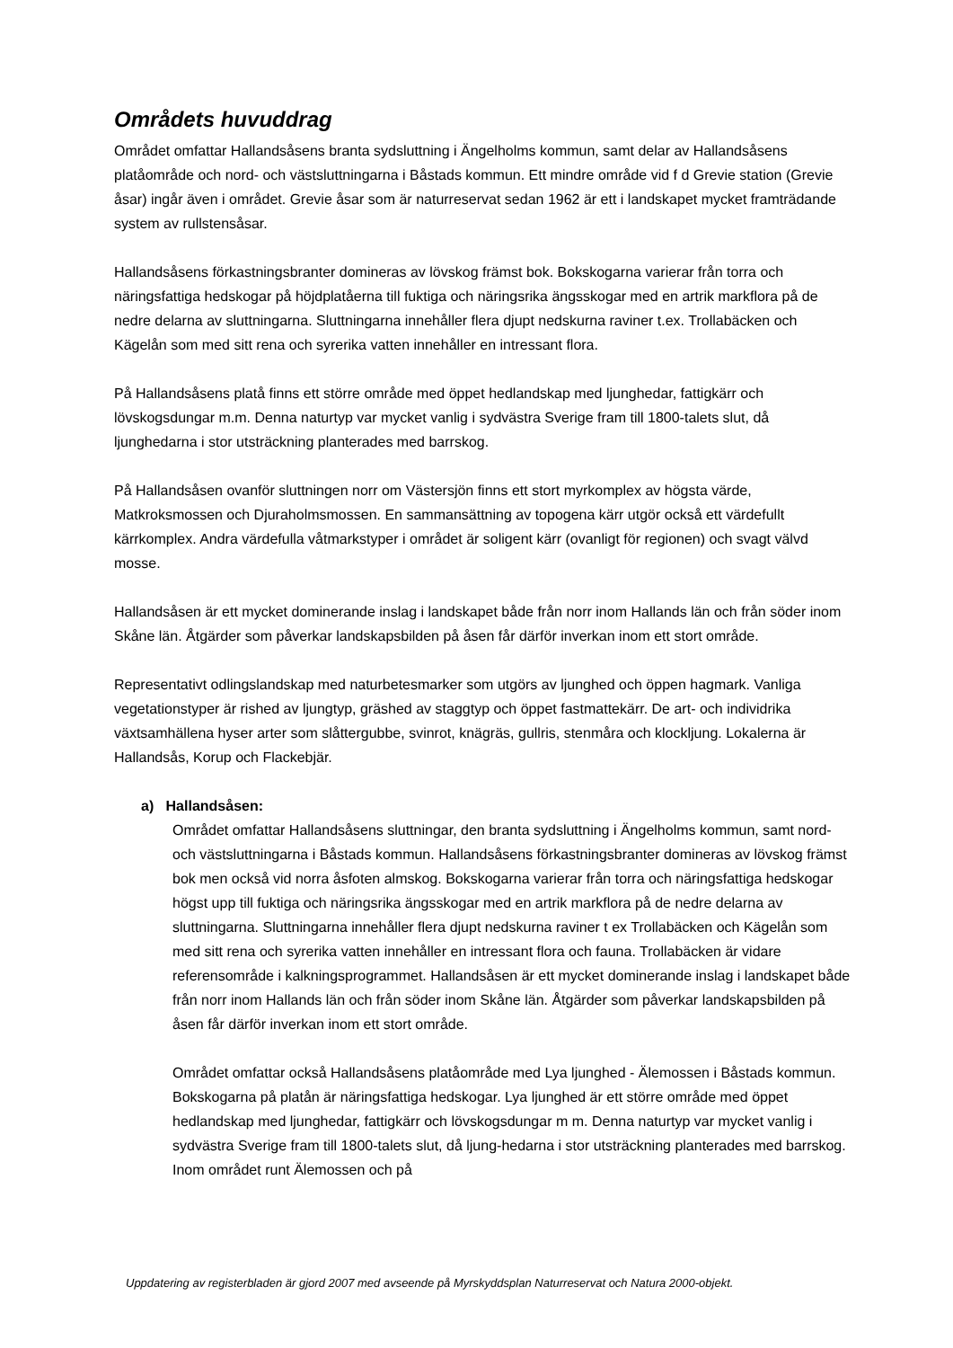Områdets huvuddrag
Området omfattar Hallandsåsens branta sydsluttning i Ängelholms kommun, samt delar av Hallandsåsens platåområde och nord- och västsluttningarna i Båstads kommun. Ett mindre område vid f d Grevie station (Grevie åsar) ingår även i området. Grevie åsar som är naturreservat sedan 1962 är ett i landskapet mycket framträdande system av rullstensåsar.
Hallandsåsens förkastningsbranter domineras av lövskog främst bok. Bokskogarna varierar från torra och näringsfattiga hedskogar på höjdplatåerna till fuktiga och näringsrika ängsskogar med en artrik markflora på de nedre delarna av sluttningarna. Sluttningarna innehåller flera djupt nedskurna raviner t.ex. Trollabäcken och Kägelån som med sitt rena och syrerika vatten innehåller en intressant flora.
På Hallandsåsens platå finns ett större område med öppet hedlandskap med ljunghedar, fattigkärr och lövskogsdungar m.m. Denna naturtyp var mycket vanlig i sydvästra Sverige fram till 1800-talets slut, då ljunghedarna i stor utsträckning planterades med barrskog.
På Hallandsåsen ovanför sluttningen norr om Västersjön finns ett stort myrkomplex av högsta värde, Matkroksmossen och Djuraholmsmossen. En sammansättning av topogena kärr utgör också ett värdefullt kärrkomplex. Andra värdefulla våtmarkstyper i området är soligent kärr (ovanligt för regionen) och svagt välvd mosse.
Hallandsåsen är ett mycket dominerande inslag i landskapet både från norr inom Hallands län och från söder inom Skåne län. Åtgärder som påverkar landskapsbilden på åsen får därför inverkan inom ett stort område.
Representativt odlingslandskap med naturbetesmarker som utgörs av ljunghed och öppen hagmark. Vanliga vegetationstyper är rished av ljungtyp, gräshed av staggtyp och öppet fastmattekärr. De art- och individrika växtsamhällena hyser arter som slåttergubbe, svinrot, knägräs, gullris, stenmåra och klockljung. Lokalerna är Hallandsås, Korup och Flackebjär.
a) Hallandsåsen:
Området omfattar Hallandsåsens sluttningar, den branta sydsluttning i Ängelholms kommun, samt nord- och västsluttningarna i Båstads kommun. Hallandsåsens förkastningsbranter domineras av lövskog främst bok men också vid norra åsfoten almskog. Bokskogarna varierar från torra och näringsfattiga hedskogar högst upp till fuktiga och näringsrika ängsskogar med en artrik markflora på de nedre delarna av sluttningarna. Sluttningarna innehåller flera djupt nedskurna raviner t ex Trollabäcken och Kägelån som med sitt rena och syrerika vatten innehåller en intressant flora och fauna. Trollabäcken är vidare referensområde i kalkningsprogrammet. Hallandsåsen är ett mycket dominerande inslag i landskapet både från norr inom Hallands län och från söder inom Skåne län. Åtgärder som påverkar landskapsbilden på åsen får därför inverkan inom ett stort område.
Området omfattar också Hallandsåsens platåområde med Lya ljunghed - Älemossen i Båstads kommun. Bokskogarna på platån är näringsfattiga hedskogar. Lya ljunghed är ett större område med öppet hedlandskap med ljunghedar, fattigkärr och lövskogsdungar m m. Denna naturtyp var mycket vanlig i sydvästra Sverige fram till 1800-talets slut, då ljung-hedarna i stor utsträckning planterades med barrskog. Inom området runt Älemossen och på
Uppdatering av registerbladen är gjord 2007 med avseende på Myrskyddsplan Naturreservat och Natura 2000-objekt.